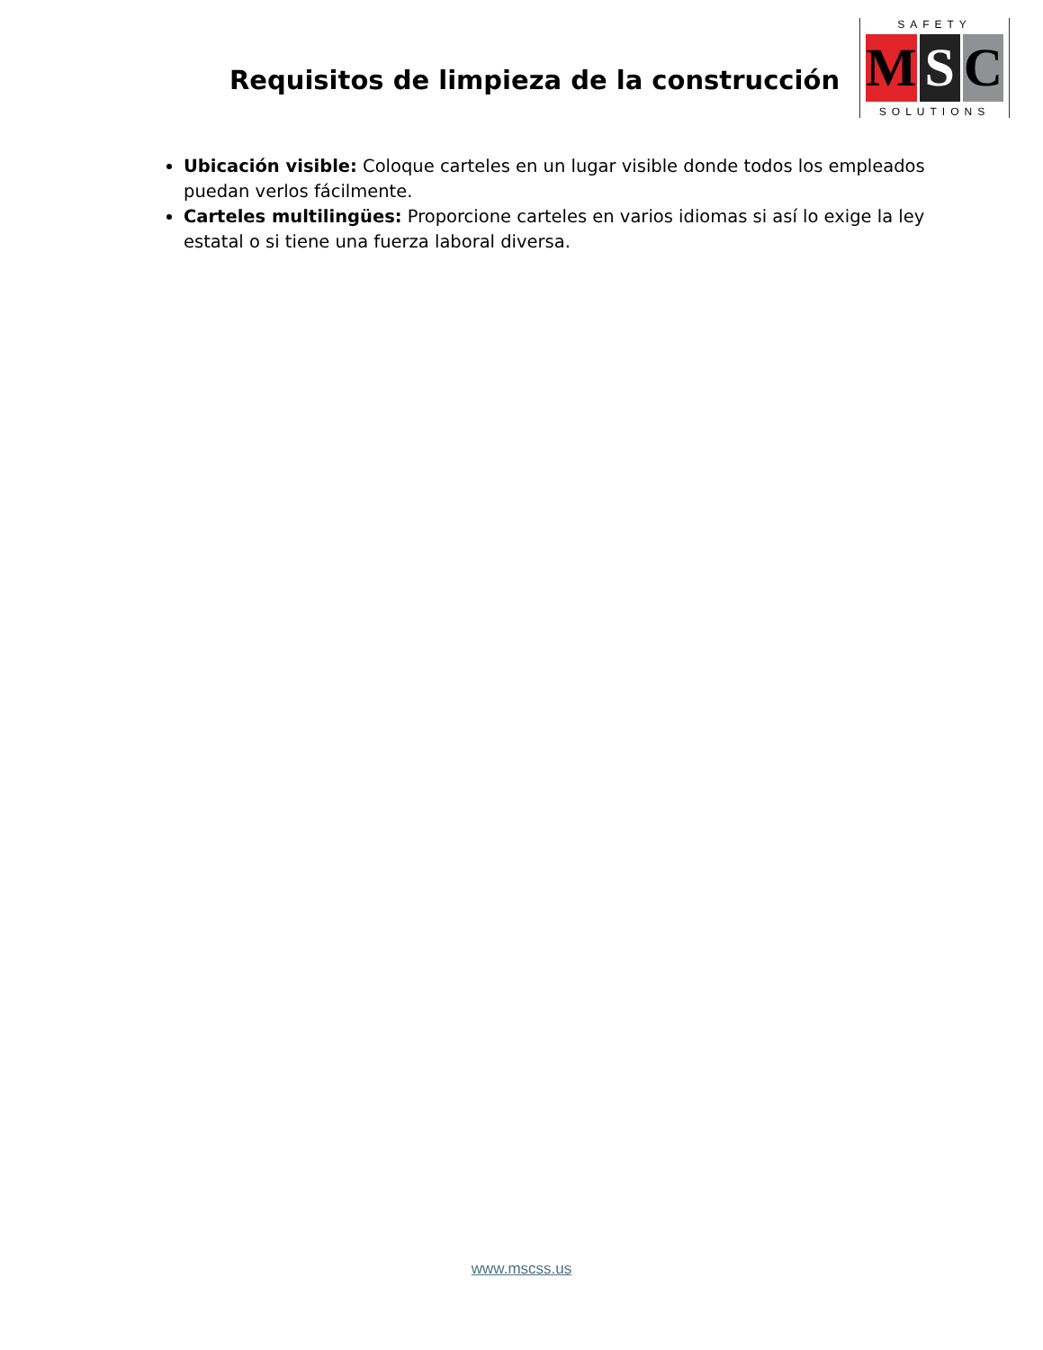Requisitos de limpieza de la construcción
SAFETY
M S C
SOLUTIONS
Ubicación visible: Coloque carteles en un lugar visible donde todos los empleados puedan verlos fácilmente.
Carteles multilingües: Proporcione carteles en varios idiomas si así lo exige la ley estatal o si tiene una fuerza laboral diversa.
www.mscss.us